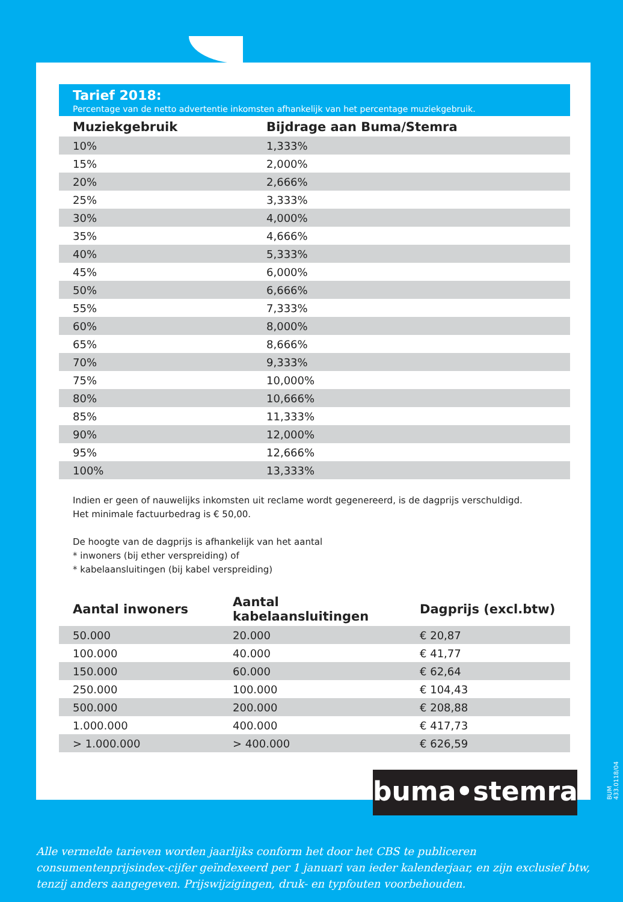Tarief 2018:
Percentage van de netto advertentie inkomsten afhankelijk van het percentage muziekgebruik.
| Muziekgebruik | Bijdrage aan Buma/Stemra |
| --- | --- |
| 10% | 1,333% |
| 15% | 2,000% |
| 20% | 2,666% |
| 25% | 3,333% |
| 30% | 4,000% |
| 35% | 4,666% |
| 40% | 5,333% |
| 45% | 6,000% |
| 50% | 6,666% |
| 55% | 7,333% |
| 60% | 8,000% |
| 65% | 8,666% |
| 70% | 9,333% |
| 75% | 10,000% |
| 80% | 10,666% |
| 85% | 11,333% |
| 90% | 12,000% |
| 95% | 12,666% |
| 100% | 13,333% |
Indien er geen of nauwelijks inkomsten uit reclame wordt gegenereerd, is de dagprijs verschuldigd.
Het minimale factuurbedrag is € 50,00.
De hoogte van de dagprijs is afhankelijk van het aantal
* inwoners (bij ether verspreiding) of
* kabelaansluitingen (bij kabel verspreiding)
| Aantal inwoners | Aantal kabelaansluitingen | Dagprijs (excl.btw) |
| --- | --- | --- |
| 50.000 | 20.000 | € 20,87 |
| 100.000 | 40.000 | € 41,77 |
| 150.000 | 60.000 | € 62,64 |
| 250.000 | 100.000 | € 104,43 |
| 500.000 | 200.000 | € 208,88 |
| 1.000.000 | 400.000 | € 417,73 |
| > 1.000.000 | > 400.000 | € 626,59 |
buma•stemra
BUM 433.0118/04
Alle vermelde tarieven worden jaarlijks conform het door het CBS te publiceren consumentenprijsindex-cijfer geïndexeerd per 1 januari van ieder kalenderjaar, en zijn exclusief btw, tenzij anders aangegeven. Prijswijzigingen, druk- en typfouten voorbehouden.